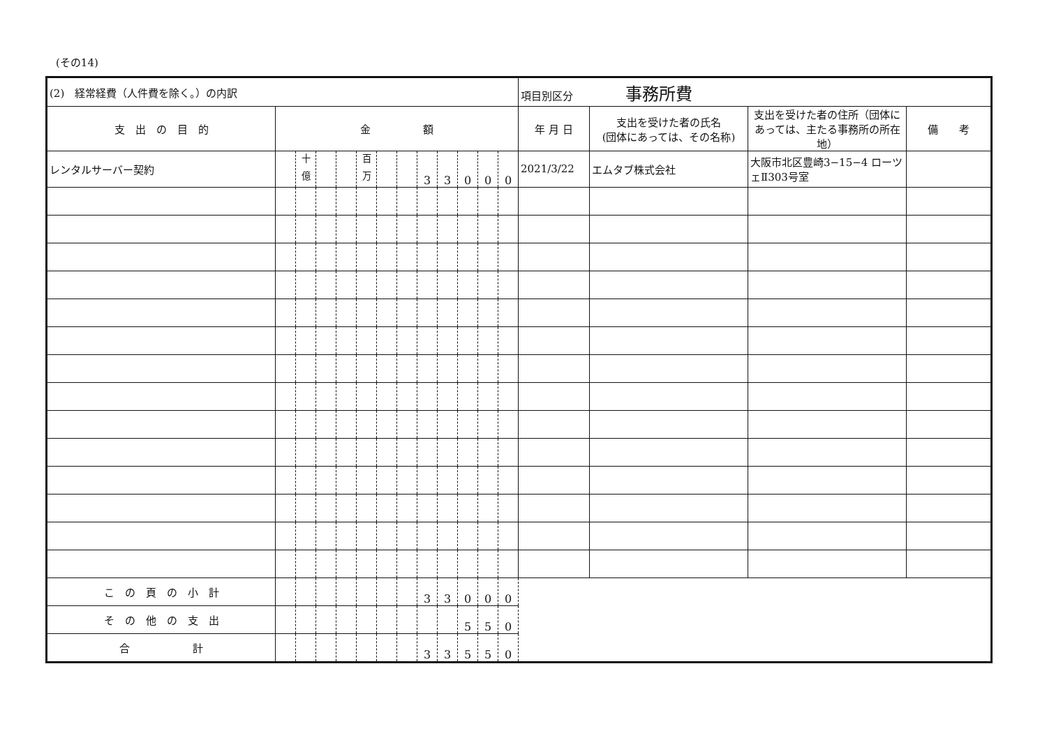(その14)
| (2) 経常経費（人件費を除く。）の内訳 | | | | | | | | | | | | | 項目別区分 事務所費 | | | |
| 支 出 の 目 的 | 金 額 | | | | | | | | | | | | 年 月 日 | 支出を受けた者の氏名 (団体にあっては、その名称) | 支出を受けた者の住所（団体にあっては、主たる事務所の所在地） | 備 考 |
| レンタルサーバー契約 | | <sup>十億</sup> | | | <sup>百万</sup> | | | 3 | 3 | 0 | 0 | 0 | 2021/3/22 | エムタブ株式会社 | 大阪市北区豊崎3−15−4 ローツェⅡ303号室 | |
| こ の 頁 の 小 計 | | | | | | | | 3 | 3 | 0 | 0 | 0 | | | | |
| そ の 他 の 支 出 | | | | | | | | | | 5 | 5 | 0 | | | | |
| 合 計 | | | | | | | | 3 | 3 | 5 | 5 | 0 | | | | |